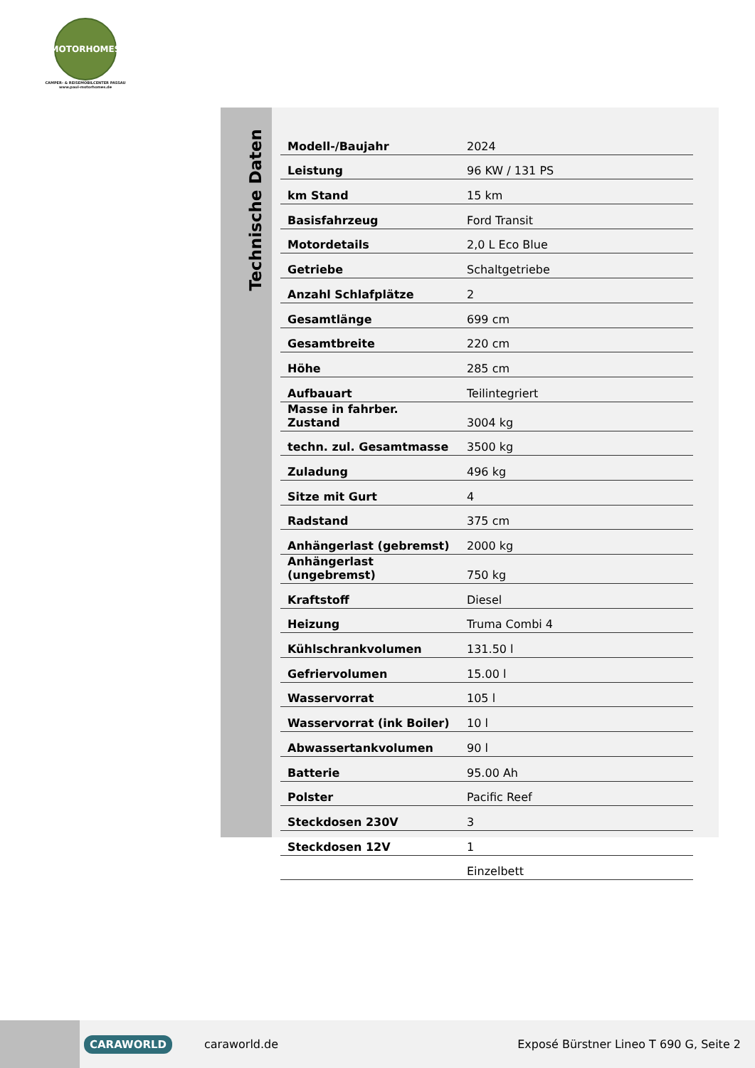MOTORHOMES
CAMPER- & REISEMOBILCENTER PASSAU
www.paul-motorhomes.de
Technische Daten
| Modell-/Baujahr | 2024 |
| Leistung | 96 KW / 131 PS |
| km Stand | 15 km |
| Basisfahrzeug | Ford Transit |
| Motordetails | 2,0 L Eco Blue |
| Getriebe | Schaltgetriebe |
| Anzahl Schlafplätze | 2 |
| Gesamtlänge | 699 cm |
| Gesamtbreite | 220 cm |
| Höhe | 285 cm |
| Aufbauart | Teilintegriert |
| Masse in fahrber. Zustand | 3004 kg |
| techn. zul. Gesamtmasse | 3500 kg |
| Zuladung | 496 kg |
| Sitze mit Gurt | 4 |
| Radstand | 375 cm |
| Anhängerlast (gebremst) | 2000 kg |
| Anhängerlast (ungebremst) | 750 kg |
| Kraftstoff | Diesel |
| Heizung | Truma Combi 4 |
| Kühlschrankvolumen | 131.50 l |
| Gefriervolumen | 15.00 l |
| Wasservorrat | 105 l |
| Wasservorrat (ink Boiler) | 10 l |
| Abwassertankvolumen | 90 l |
| Batterie | 95.00 Ah |
| Polster | Pacific Reef |
| Steckdosen 230V | 3 |
| Steckdosen 12V | 1 |
| | Einzelbett |
CARAWORLD caraworld.de Exposé Bürstner Lineo T 690 G, Seite 2